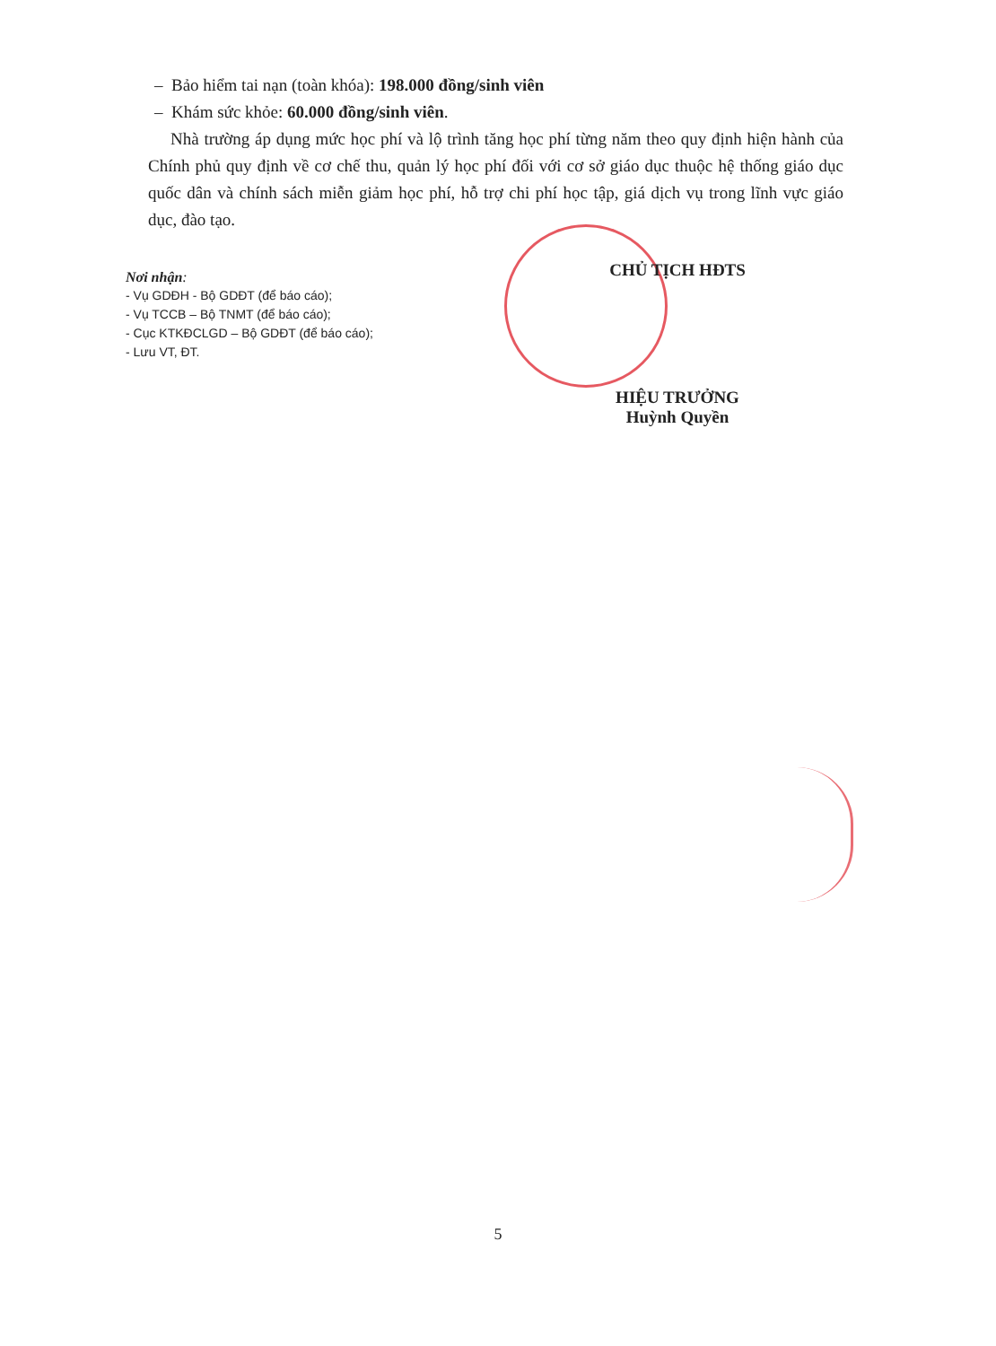– Bảo hiểm tai nạn (toàn khóa): 198.000 đồng/sinh viên
– Khám sức khỏe: 60.000 đồng/sinh viên.
Nhà trường áp dụng mức học phí và lộ trình tăng học phí từng năm theo quy định hiện hành của Chính phủ quy định về cơ chế thu, quản lý học phí đối với cơ sở giáo dục thuộc hệ thống giáo dục quốc dân và chính sách miễn giảm học phí, hỗ trợ chi phí học tập, giá dịch vụ trong lĩnh vực giáo dục, đào tạo.
Nơi nhận:
- Vụ GDĐH - Bộ GDĐT (để báo cáo);
- Vụ TCCB – Bộ TNMT (để báo cáo);
- Cục KTKĐCLGD – Bộ GDĐT (để báo cáo);
- Lưu VT, ĐT.
CHỦ TỊCH HĐTS
HIỆU TRƯỞNG
Huỳnh Quyền
5